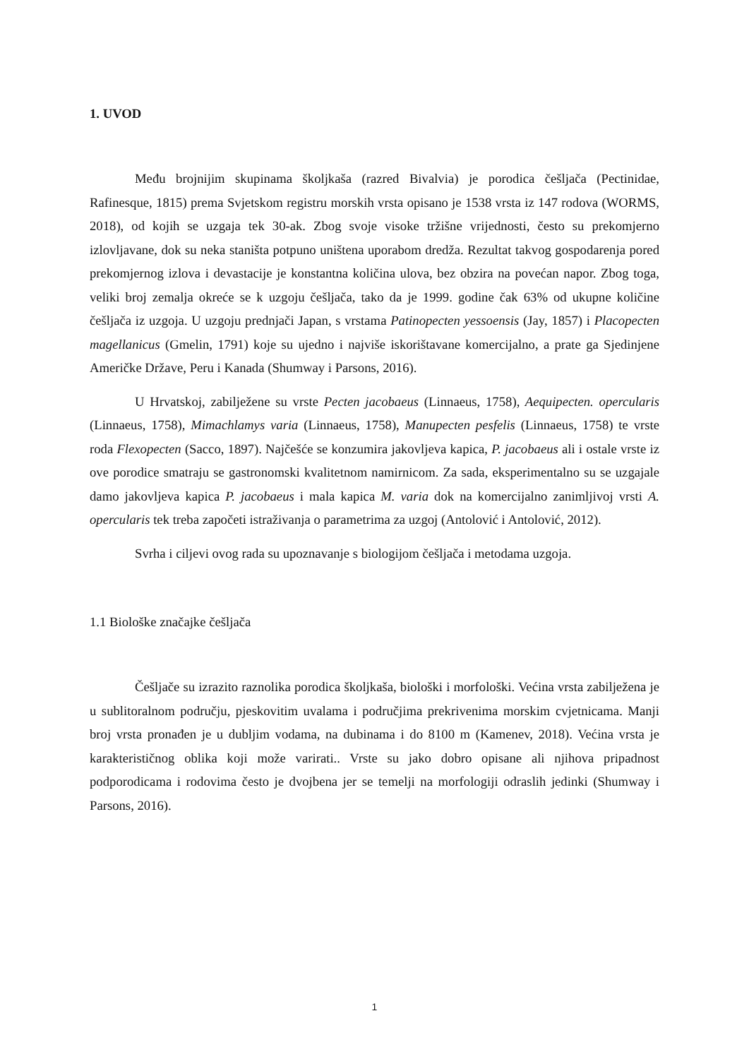1. UVOD
Među brojnijim skupinama školjkaša (razred Bivalvia) je porodica češljača (Pectinidae, Rafinesque, 1815) prema Svjetskom registru morskih vrsta opisano je 1538 vrsta iz 147 rodova (WORMS, 2018), od kojih se uzgaja tek 30-ak. Zbog svoje visoke tržišne vrijednosti, često su prekomjerno izlovljavane, dok su neka staništa potpuno uništena uporabom dredža. Rezultat takvog gospodarenja pored prekomjernog izlova i devastacije je konstantna količina ulova, bez obzira na povećan napor. Zbog toga, veliki broj zemalja okreće se k uzgoju češljača, tako da je 1999. godine čak 63% od ukupne količine češljača iz uzgoja. U uzgoju prednjači Japan, s vrstama Patinopecten yessoensis (Jay, 1857) i Placopecten magellanicus (Gmelin, 1791) koje su ujedno i najviše iskorištavane komercijalno, a prate ga Sjedinjene Američke Države, Peru i Kanada (Shumway i Parsons, 2016).
U Hrvatskoj, zabilježene su vrste Pecten jacobaeus (Linnaeus, 1758), Aequipecten. opercularis (Linnaeus, 1758), Mimachlamys varia (Linnaeus, 1758), Manupecten pesfelis (Linnaeus, 1758) te vrste roda Flexopecten (Sacco, 1897). Najčešće se konzumira jakovljeva kapica, P. jacobaeus ali i ostale vrste iz ove porodice smatraju se gastronomski kvalitetnom namirnicom. Za sada, eksperimentalno su se uzgajale damo jakovljeva kapica P. jacobaeus i mala kapica M. varia dok na komercijalno zanimljivoj vrsti A. opercularis tek treba započeti istraživanja o parametrima za uzgoj (Antolović i Antolović, 2012).
Svrha i ciljevi ovog rada su upoznavanje s biologijom češljača i metodama uzgoja.
1.1 Biološke značajke češljača
Češljače su izrazito raznolika porodica školjkaša, biološki i morfološki. Većina vrsta zabilježena je u sublitoralnom području, pjeskovitim uvalama i područjima prekrivenima morskim cvjetnicama. Manji broj vrsta pronađen je u dubljim vodama, na dubinama i do 8100 m (Kamenev, 2018). Većina vrsta je karakterističnog oblika koji može varirati.. Vrste su jako dobro opisane ali njihova pripadnost podporodicama i rodovima često je dvojbena jer se temelji na morfologiji odraslih jedinki (Shumway i Parsons, 2016).
1